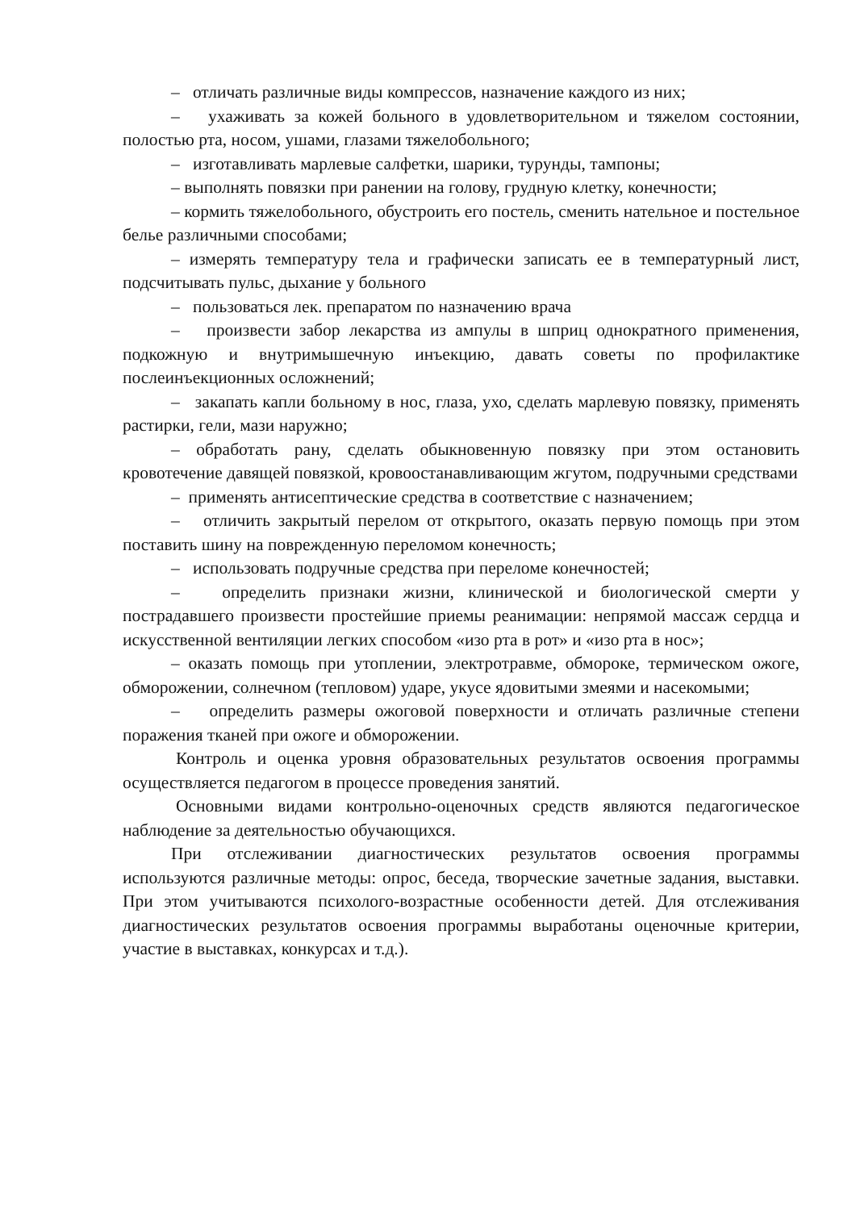– отличать различные виды компрессов, назначение каждого из них;
– ухаживать за кожей больного в удовлетворительном и тяжелом состоянии, полостью рта, носом, ушами, глазами тяжелобольного;
– изготавливать марлевые салфетки, шарики, турунды, тампоны;
– выполнять повязки при ранении на голову, грудную клетку, конечности;
– кормить тяжелобольного, обустроить его постель, сменить нательное и постельное белье различными способами;
– измерять температуру тела и графически записать ее в температурный лист, подсчитывать пульс, дыхание у больного
– пользоваться лек. препаратом по назначению врача
– произвести забор лекарства из ампулы в шприц однократного применения, подкожную и внутримышечную инъекцию, давать советы по профилактике послеинъекционных осложнений;
– закапать капли больному в нос, глаза, ухо, сделать марлевую повязку, применять растирки, гели, мази наружно;
– обработать рану, сделать обыкновенную повязку при этом остановить кровотечение давящей повязкой, кровоостанавливающим жгутом, подручными средствами
– применять антисептические средства в соответствие с назначением;
– отличить закрытый перелом от открытого, оказать первую помощь при этом поставить шину на поврежденную переломом конечность;
– использовать подручные средства при переломе конечностей;
– определить признаки жизни, клинической и биологической смерти у пострадавшего произвести простейшие приемы реанимации: непрямой массаж сердца и искусственной вентиляции легких способом «изо рта в рот» и «изо рта в нос»;
– оказать помощь при утоплении, электротравме, обмороке, термическом ожоге, обморожении, солнечном (тепловом) ударе, укусе ядовитыми змеями и насекомыми;
– определить размеры ожоговой поверхности и отличать различные степени поражения тканей при ожоге и обморожении.
Контроль и оценка уровня образовательных результатов освоения программы осуществляется педагогом в процессе проведения занятий.
Основными видами контрольно-оценочных средств являются педагогическое наблюдение за деятельностью обучающихся.
При отслеживании диагностических результатов освоения программы используются различные методы: опрос, беседа, творческие зачетные задания, выставки. При этом учитываются психолого-возрастные особенности детей. Для отслеживания диагностических результатов освоения программы выработаны оценочные критерии, участие в выставках, конкурсах и т.д.).